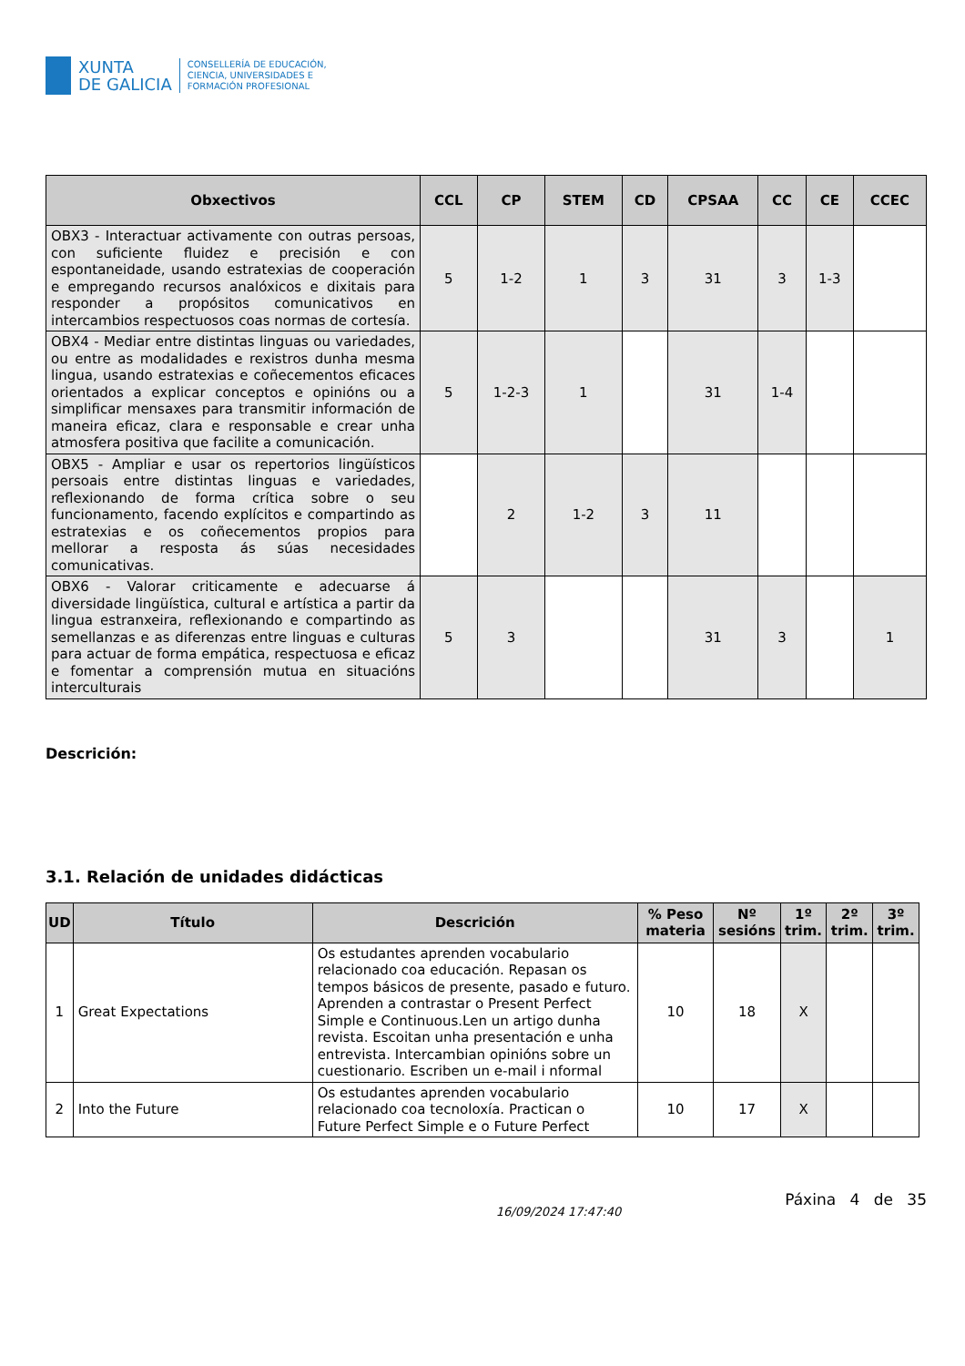XUNTA
DE GALICIA
CONSELLERÍA DE EDUCACIÓN,
CIENCIA, UNIVERSIDADES E
FORMACIÓN PROFESIONAL
| Obxectivos | CCL | CP | STEM | CD | CPSAA | CC | CE | CCEC |
| --- | --- | --- | --- | --- | --- | --- | --- | --- |
| OBX3 - Interactuar activamente con outras persoas, con suficiente fluidez e precisión e con espontaneidade, usando estratexias de cooperación e empregando recursos analóxicos e dixitais para responder a propósitos comunicativos en intercambios respectuosos coas normas de cortesía. | 5 | 1-2 | 1 | 3 | 31 | 3 | 1-3 | |
| OBX4 - Mediar entre distintas linguas ou variedades, ou entre as modalidades e rexistros dunha mesma lingua, usando estratexias e coñecementos eficaces orientados a explicar conceptos e opinións ou a simplificar mensaxes para transmitir información de maneira eficaz, clara e responsable e crear unha atmosfera positiva que facilite a comunicación. | 5 | 1-2-3 | 1 | | 31 | 1-4 | | |
| OBX5 - Ampliar e usar os repertorios lingüísticos persoais entre distintas linguas e variedades, reflexionando de forma crítica sobre o seu funcionamento, facendo explícitos e compartindo as estratexias e os coñecementos propios para mellorar a resposta ás súas necesidades comunicativas. | | 2 | 1-2 | 3 | 11 | | | |
| OBX6 - Valorar criticamente e adecuarse á diversidade lingüística, cultural e artística a partir da lingua estranxeira, reflexionando e compartindo as semellanzas e as diferenzas entre linguas e culturas para actuar de forma empática, respectuosa e eficaz e fomentar a comprensión mutua en situacións interculturais | 5 | 3 | | | 31 | 3 | | 1 |
Descrición:
3.1. Relación de unidades didácticas
| UD | Título | Descrición | % Peso materia | Nº sesións | 1º trim. | 2º trim. | 3º trim. |
| --- | --- | --- | --- | --- | --- | --- | --- |
| 1 | Great Expectations | Os estudantes aprenden vocabulario relacionado coa educación. Repasan os tempos básicos de presente, pasado e futuro. Aprenden a contrastar o Present Perfect Simple e Continuous.Len un artigo dunha revista. Escoitan unha presentación e unha entrevista. Intercambian opinións sobre un cuestionario. Escriben un e-mail i nformal | 10 | 18 | X | | |
| 2 | Into the Future | Os estudantes aprenden vocabulario relacionado coa tecnoloxía. Practican o Future Perfect Simple e o Future Perfect | 10 | 17 | X | | |
16/09/2024 17:47:40
Páxina 4 de 35